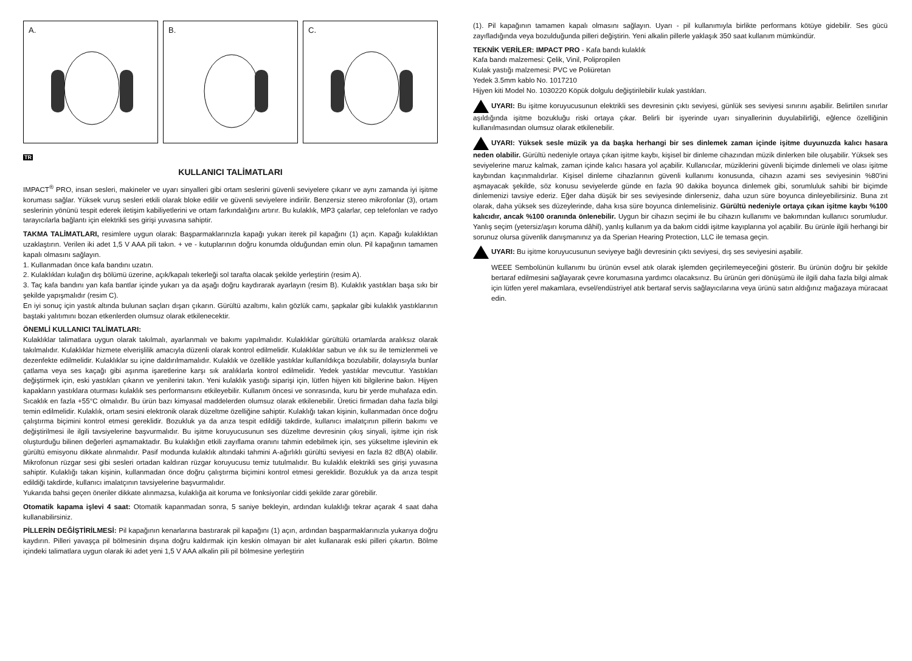A.
B.
C.
TR
KULLANICI TALİMATLARI
IMPACT<sup>®</sup> PRO, insan sesleri, makineler ve uyarı sinyalleri gibi ortam seslerini güvenli seviyelere çıkarır ve aynı zamanda iyi işitme koruması sağlar. Yüksek vuruş sesleri etkili olarak bloke edilir ve güvenli seviyelere indirilir. Benzersiz stereo mikrofonlar (3), ortam seslerinin yönünü tespit ederek iletişim kabiliyetlerini ve ortam farkındalığını artırır. Bu kulaklık, MP3 çalarlar, cep telefonları ve radyo tarayıcılarla bağlantı için elektrikli ses girişi yuvasına sahiptir.
TAKMA TALİMATLARI, resimlere uygun olarak: Başparmaklarınızla kapağı yukarı iterek pil kapağını (1) açın. Kapağı kulaklıktan uzaklaştırın. Verilen iki adet 1,5 V AAA pili takın. + ve - kutuplarının doğru konumda olduğundan emin olun. Pil kapağının tamamen kapalı olmasını sağlayın.
1. Kullanmadan önce kafa bandını uzatın.
2. Kulaklıkları kulağın dış bölümü üzerine, açık/kapalı tekerleği sol tarafta olacak şekilde yerleştirin (resim A).
3. Taç kafa bandını yan kafa bantlar içinde yukarı ya da aşağı doğru kaydırarak ayarlayın (resim B). Kulaklık yastıkları başa sıkı bir şekilde yapışmalıdır (resim C).
En iyi sonuç için yastık altında bulunan saçları dışarı çıkarın. Gürültü azaltımı, kalın gözlük camı, şapkalar gibi kulaklık yastıklarının baştaki yalıtımını bozan etkenlerden olumsuz olarak etkilenecektir.
ÖNEMLİ KULLANICI TALİMATLARI:
Kulaklıklar talimatlara uygun olarak takılmalı, ayarlanmalı ve bakımı yapılmalıdır. Kulaklıklar gürültülü ortamlarda aralıksız olarak takılmalıdır. Kulaklıklar hizmete elverişlilik amacıyla düzenli olarak kontrol edilmelidir. Kulaklıklar sabun ve ılık su ile temizlenmeli ve dezenfekte edilmelidir. Kulaklıklar su içine daldırılmamalıdır. Kulaklık ve özellikle yastıklar kullanıldıkça bozulabilir, dolayısıyla bunlar çatlama veya ses kaçağı gibi aşınma işaretlerine karşı sık aralıklarla kontrol edilmelidir. Yedek yastıklar mevcuttur. Yastıkları değiştirmek için, eski yastıkları çıkarın ve yenilerini takın. Yeni kulaklık yastığı siparişi için, lütfen hijyen kiti bilgilerine bakın. Hijyen kapakların yastıklara oturması kulaklık ses performansını etkileyebilir. Kullanım öncesi ve sonrasında, kuru bir yerde muhafaza edin. Sıcaklık en fazla +55°C olmalıdır. Bu ürün bazı kimyasal maddelerden olumsuz olarak etkilenebilir. Üretici firmadan daha fazla bilgi temin edilmelidir. Kulaklık, ortam sesini elektronik olarak düzeltme özelliğine sahiptir. Kulaklığı takan kişinin, kullanmadan önce doğru çalıştırma biçimini kontrol etmesi gereklidir. Bozukluk ya da arıza tespit edildiği takdirde, kullanıcı imalatçının pillerin bakımı ve değiştirilmesi ile ilgili tavsiyelerine başvurmalıdır. Bu işitme koruyucusunun ses düzeltme devresinin çıkış sinyali, işitme için risk oluşturduğu bilinen değerleri aşmamaktadır. Bu kulaklığın etkili zayıflama oranını tahmin edebilmek için, ses yükseltme işlevinin ek gürültü emisyonu dikkate alınmalıdır. Pasif modunda kulaklık altındaki tahmini A-ağırlıklı gürültü seviyesi en fazla 82 dB(A) olabilir. Mikrofonun rüzgar sesi gibi sesleri ortadan kaldıran rüzgar koruyucusu temiz tutulmalıdır. Bu kulaklık elektrikli ses girişi yuvasına sahiptir. Kulaklığı takan kişinin, kullanmadan önce doğru çalıştırma biçimini kontrol etmesi gereklidir. Bozukluk ya da arıza tespit edildiği takdirde, kullanıcı imalatçının tavsiyelerine başvurmalıdır.
Yukarıda bahsi geçen öneriler dikkate alınmazsa, kulaklığa ait koruma ve fonksiyonlar ciddi şekilde zarar görebilir.
Otomatik kapama işlevi 4 saat: Otomatik kapanmadan sonra, 5 saniye bekleyin, ardından kulaklığı tekrar açarak 4 saat daha kullanabilirsiniz.
PİLLERİN DEĞİŞTİRİLMESİ: Pil kapağının kenarlarına bastırarak pil kapağını (1) açın, ardından başparmaklarınızla yukarıya doğru kaydırın. Pilleri yavaşça pil bölmesinin dışına doğru kaldırmak için keskin olmayan bir alet kullanarak eski pilleri çıkartın. Bölme içindeki talimatlara uygun olarak iki adet yeni 1,5 V AAA alkalin pili pil bölmesine yerleştirin
(1). Pil kapağının tamamen kapalı olmasını sağlayın. Uyarı - pil kullanımıyla birlikte performans kötüye gidebilir. Ses gücü zayıfladığında veya bozulduğunda pilleri değiştirin. Yeni alkalin pillerle yaklaşık 350 saat kullanım mümkündür.
TEKNİK VERİLER: IMPACT PRO - Kafa bandı kulaklık
Kafa bandı malzemesi: Çelik, Vinil, Polipropilen
Kulak yastığı malzemesi: PVC ve Poliüretan
Yedek 3.5mm kablo No. 1017210
Hijyen kiti Model No. 1030220 Köpük dolgulu değiştirilebilir kulak yastıkları.
UYARI: Bu işitme koruyucusunun elektrikli ses devresinin çıktı seviyesi, günlük ses seviyesi sınırını aşabilir. Belirtilen sınırlar aşıldığında işitme bozukluğu riski ortaya çıkar. Belirli bir işyerinde uyarı sinyallerinin duyulabilirliği, eğlence özelliğinin kullanılmasından olumsuz olarak etkilenebilir.
UYARI: Yüksek sesle müzik ya da başka herhangi bir ses dinlemek zaman içinde işitme duyunuzda kalıcı hasara neden olabilir. Gürültü nedeniyle ortaya çıkan işitme kaybı, kişisel bir dinleme cihazından müzik dinlerken bile oluşabilir. Yüksek ses seviyelerine maruz kalmak, zaman içinde kalıcı hasara yol açabilir. Kullanıcılar, müziklerini güvenli biçimde dinlemeli ve olası işitme kaybından kaçınmalıdırlar. Kişisel dinleme cihazlarının güvenli kullanımı konusunda, cihazın azami ses seviyesinin %80'ini aşmayacak şekilde, söz konusu seviyelerde günde en fazla 90 dakika boyunca dinlemek gibi, sorumluluk sahibi bir biçimde dinlemenizi tavsiye ederiz. Eğer daha düşük bir ses seviyesinde dinlerseniz, daha uzun süre boyunca dinleyebilirsiniz. Buna zıt olarak, daha yüksek ses düzeylerinde, daha kısa süre boyunca dinlemelisiniz. Gürültü nedeniyle ortaya çıkan işitme kaybı %100 kalıcıdır, ancak %100 oranında önlenebilir. Uygun bir cihazın seçimi ile bu cihazın kullanımı ve bakımından kullanıcı sorumludur. Yanlış seçim (yetersiz/aşırı koruma dâhil), yanlış kullanım ya da bakım ciddi işitme kayıplarına yol açabilir. Bu ürünle ilgili herhangi bir sorunuz olursa güvenlik danışmanınız ya da Sperian Hearing Protection, LLC ile temasa geçin.
UYARI: Bu işitme koruyucusunun seviyeye bağlı devresinin çıktı seviyesi, dış ses seviyesini aşabilir.
WEEE Sembolünün kullanımı bu ürünün evsel atık olarak işlemden geçirilemeyeceğini gösterir. Bu ürünün doğru bir şekilde bertaraf edilmesini sağlayarak çevre korumasına yardımcı olacaksınız. Bu ürünün geri dönüşümü ile ilgili daha fazla bilgi almak için lütfen yerel makamlara, evsel/endüstriyel atık bertaraf servis sağlayıcılarına veya ürünü satın aldığınız mağazaya müracaat edin.